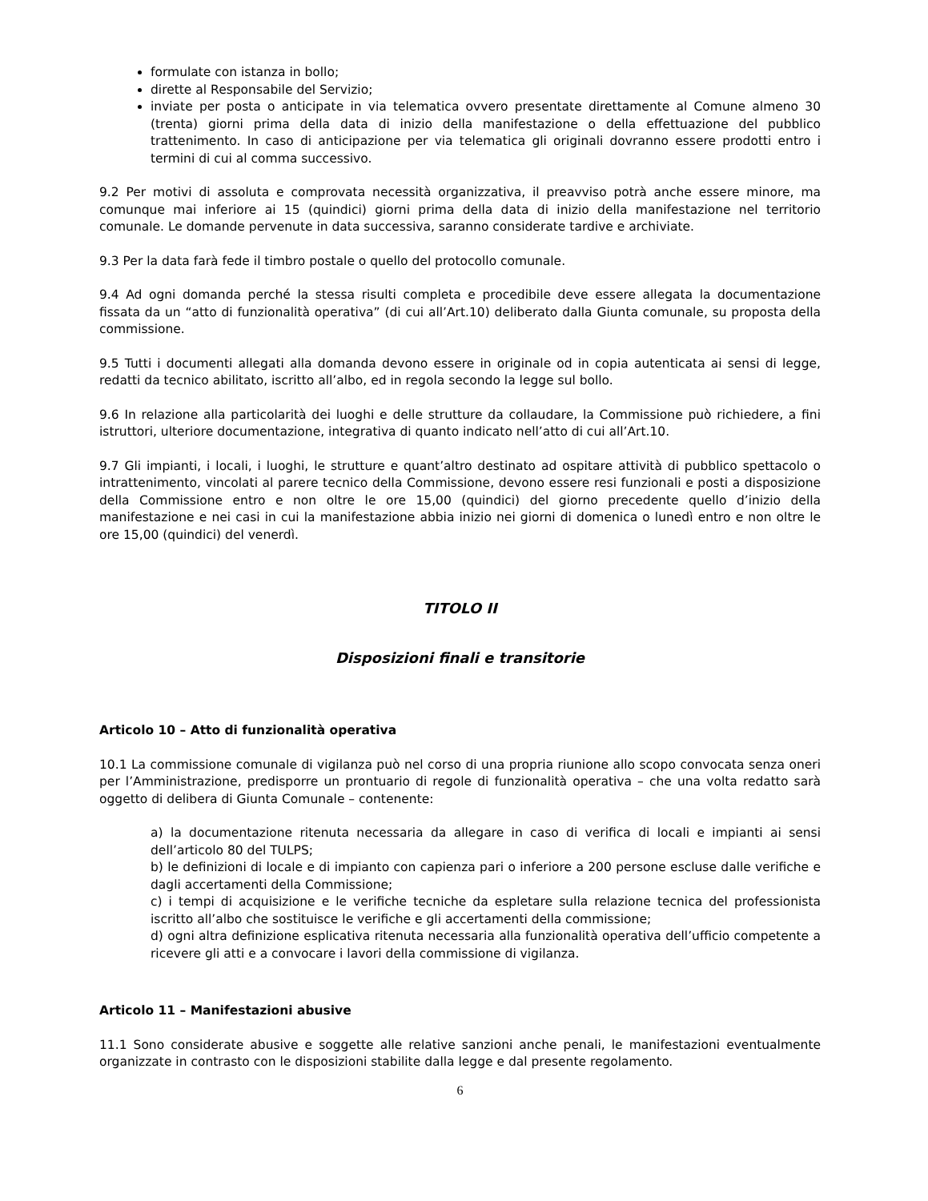formulate con istanza in bollo;
dirette al Responsabile del Servizio;
inviate per posta o anticipate in via telematica ovvero presentate direttamente al Comune almeno 30 (trenta) giorni prima della data di inizio della manifestazione o della effettuazione del pubblico trattenimento. In caso di anticipazione per via telematica gli originali dovranno essere prodotti entro i termini di cui al comma successivo.
9.2 Per motivi di assoluta e comprovata necessità organizzativa, il preavviso potrà anche essere minore, ma comunque mai inferiore ai 15 (quindici) giorni prima della data di inizio della manifestazione nel territorio comunale. Le domande pervenute in data successiva, saranno considerate tardive e archiviate.
9.3 Per la data farà fede il timbro postale o quello del protocollo comunale.
9.4 Ad ogni domanda perché la stessa risulti completa e procedibile deve essere allegata la documentazione fissata da un “atto di funzionalità operativa” (di cui all’Art.10) deliberato dalla Giunta comunale, su proposta della commissione.
9.5 Tutti i documenti allegati alla domanda devono essere in originale od in copia autenticata ai sensi di legge, redatti da tecnico abilitato, iscritto all’albo, ed in regola secondo la legge sul bollo.
9.6 In relazione alla particolarità dei luoghi e delle strutture da collaudare, la Commissione può richiedere, a fini istruttori, ulteriore documentazione, integrativa di quanto indicato nell’atto di cui all’Art.10.
9.7 Gli impianti, i locali, i luoghi, le strutture e quant’altro destinato ad ospitare attività di pubblico spettacolo o intrattenimento, vincolati al parere tecnico della Commissione, devono essere resi funzionali e posti a disposizione della Commissione entro e non oltre le ore 15,00 (quindici) del giorno precedente quello d’inizio della manifestazione e nei casi in cui la manifestazione abbia inizio nei giorni di domenica o lunedì entro e non oltre le ore 15,00 (quindici) del venerdì.
TITOLO II
Disposizioni finali e transitorie
Articolo 10 – Atto di funzionalità operativa
10.1 La commissione comunale di vigilanza può nel corso di una propria riunione allo scopo convocata senza oneri per l’Amministrazione, predisporre un prontuario di regole di funzionalità operativa – che una volta redatto sarà oggetto di delibera di Giunta Comunale – contenente:
a) la documentazione ritenuta necessaria da allegare in caso di verifica di locali e impianti ai sensi dell’articolo 80 del TULPS;
b) le definizioni di locale e di impianto con capienza pari o inferiore a 200 persone escluse dalle verifiche e dagli accertamenti della Commissione;
c) i tempi di acquisizione e le verifiche tecniche da espletare sulla relazione tecnica del professionista iscritto all’albo che sostituisce le verifiche e gli accertamenti della commissione;
d) ogni altra definizione esplicativa ritenuta necessaria alla funzionalità operativa dell’ufficio competente a ricevere gli atti e a convocare i lavori della commissione di vigilanza.
Articolo 11 – Manifestazioni abusive
11.1 Sono considerate abusive e soggette alle relative sanzioni anche penali, le manifestazioni eventualmente organizzate in contrasto con le disposizioni stabilite dalla legge e dal presente regolamento.
6